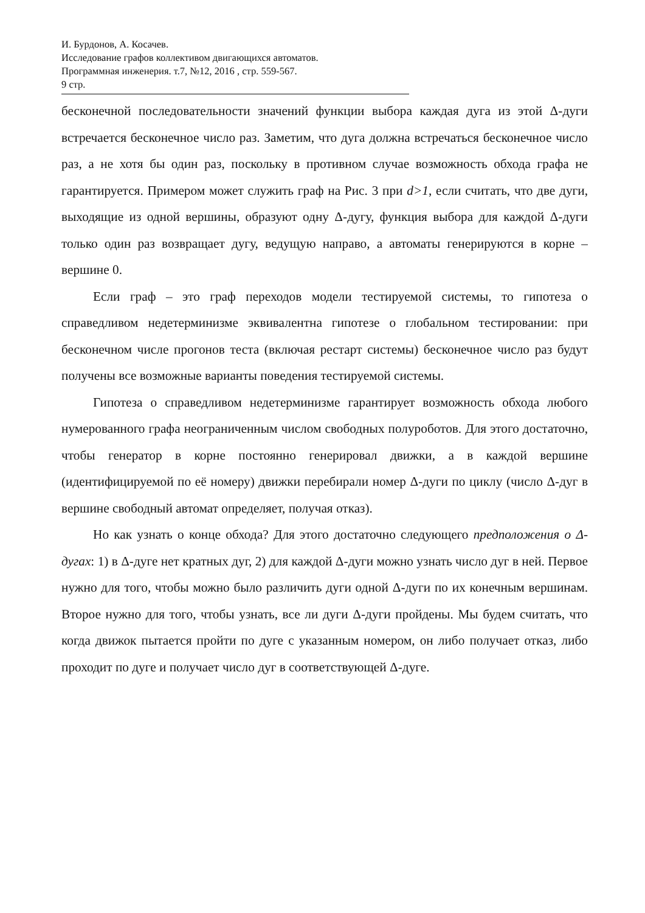И. Бурдонов, А. Косачев.
Исследование графов коллективом двигающихся автоматов.
Программная инженерия. т.7, №12, 2016 , стр. 559-567.
9 стр.
бесконечной последовательности значений функции выбора каждая дуга из этой Δ-дуги встречается бесконечное число раз. Заметим, что дуга должна встречаться бесконечное число раз, а не хотя бы один раз, поскольку в противном случае возможность обхода графа не гарантируется. Примером может служить граф на Рис. 3 при d>1, если считать, что две дуги, выходящие из одной вершины, образуют одну Δ-дугу, функция выбора для каждой Δ-дуги только один раз возвращает дугу, ведущую направо, а автоматы генерируются в корне – вершине 0.
Если граф – это граф переходов модели тестируемой системы, то гипотеза о справедливом недетерминизме эквивалентна гипотезе о глобальном тестировании: при бесконечном числе прогонов теста (включая рестарт системы) бесконечное число раз будут получены все возможные варианты поведения тестируемой системы.
Гипотеза о справедливом недетерминизме гарантирует возможность обхода любого нумерованного графа неограниченным числом свободных полуроботов. Для этого достаточно, чтобы генератор в корне постоянно генерировал движки, а в каждой вершине (идентифицируемой по её номеру) движки перебирали номер Δ-дуги по циклу (число Δ-дуг в вершине свободный автомат определяет, получая отказ).
Но как узнать о конце обхода? Для этого достаточно следующего предположения о Δ-дугах: 1) в Δ-дуге нет кратных дуг, 2) для каждой Δ-дуги можно узнать число дуг в ней. Первое нужно для того, чтобы можно было различить дуги одной Δ-дуги по их конечным вершинам. Второе нужно для того, чтобы узнать, все ли дуги Δ-дуги пройдены. Мы будем считать, что когда движок пытается пройти по дуге с указанным номером, он либо получает отказ, либо проходит по дуге и получает число дуг в соответствующей Δ-дуге.